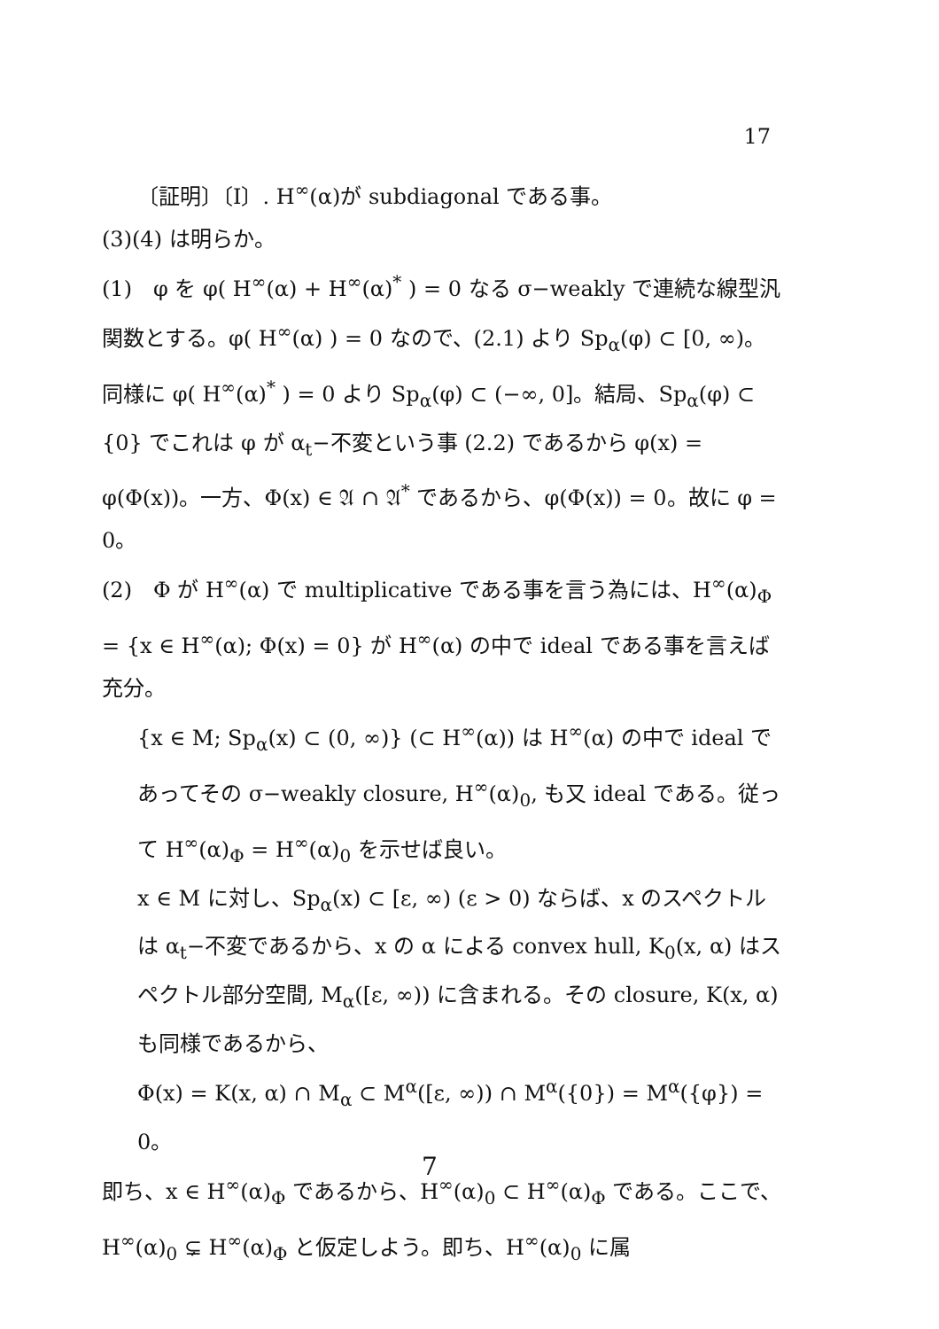17
〔証明〕〔I〕. H<sup>∞</sup>(α)が subdiagonal である事。
(3)(4) は明らか。
(1)　φ を φ( H<sup>∞</sup>(α) + H<sup>∞</sup>(α)<sup>*</sup> ) = 0 なる σ−weakly で連続な線型汎関数とする。φ( H<sup>∞</sup>(α) ) = 0 なので、(2.1) より Sp<sub>α</sub>(φ) ⊂ [0, ∞)。同様に φ( H<sup>∞</sup>(α)<sup>*</sup> ) = 0 より Sp<sub>α</sub>(φ) ⊂ (−∞, 0]。結局、Sp<sub>α</sub>(φ) ⊂ {0} でこれは φ が α<sub>t</sub>−不変という事 (2.2) であるから φ(x) = φ(Φ(x))。一方、Φ(x) ∈ 𝔄 ∩ 𝔄<sup>*</sup> であるから、φ(Φ(x)) = 0。故に φ = 0。
(2)　Φ が H<sup>∞</sup>(α) で multiplicative である事を言う為には、H<sup>∞</sup>(α)<sub>Φ</sub> = {x ∈ H<sup>∞</sup>(α); Φ(x) = 0} が H<sup>∞</sup>(α) の中で ideal である事を言えば充分。
{x ∈ M; Sp<sub>α</sub>(x) ⊂ (0, ∞)} (⊂ H<sup>∞</sup>(α)) は H<sup>∞</sup>(α) の中で ideal であってその σ−weakly closure, H<sup>∞</sup>(α)<sub>0</sub>, も又 ideal である。従って H<sup>∞</sup>(α)<sub>Φ</sub> = H<sup>∞</sup>(α)<sub>0</sub> を示せば良い。
x ∈ M に対し、Sp<sub>α</sub>(x) ⊂ [ε, ∞) (ε > 0) ならば、x のスペクトルは α<sub>t</sub>−不変であるから、x の α による convex hull, K<sub>0</sub>(x, α) はスペクトル部分空間, M<sub>α</sub>([ε, ∞)) に含まれる。その closure, K(x, α) も同様であるから、
Φ(x) = K(x, α) ∩ M<sub>α</sub> ⊂ M<sup>α</sup>([ε, ∞)) ∩ M<sup>α</sup>({0}) = M<sup>α</sup>({φ}) = 0。
即ち、x ∈ H<sup>∞</sup>(α)<sub>Φ</sub> であるから、H<sup>∞</sup>(α)<sub>0</sub> ⊂ H<sup>∞</sup>(α)<sub>Φ</sub> である。ここで、H<sup>∞</sup>(α)<sub>0</sub> ⊊ H<sup>∞</sup>(α)<sub>Φ</sub> と仮定しよう。即ち、H<sup>∞</sup>(α)<sub>0</sub> に属
7